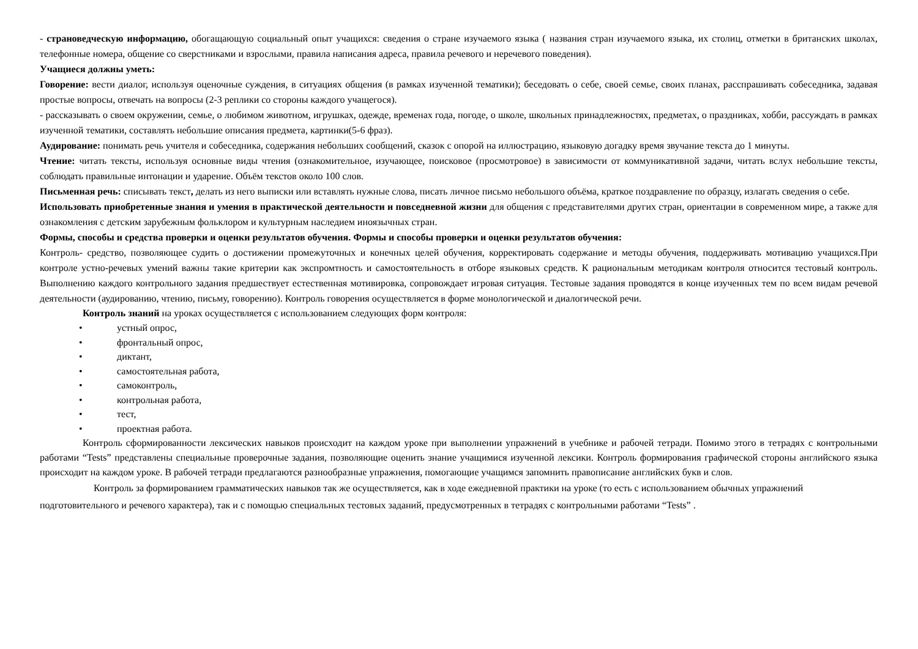- страноведческую информацию, обогащающую социальный опыт учащихся: сведения о стране изучаемого языка ( названия стран изучаемого языка, их столиц, отметки в британских школах, телефонные номера, общение со сверстниками и взрослыми, правила написания адреса, правила речевого и неречевого поведения).
Учащиеся должны уметь:
Говорение: вести диалог, используя оценочные суждения, в ситуациях общения (в рамках изученной тематики); беседовать о себе, своей семье, своих планах, расспрашивать собеседника, задавая простые вопросы, отвечать на вопросы (2-3 реплики со стороны каждого учащегося).
- рассказывать о своем окружении, семье, о любимом животном, игрушках, одежде, временах года, погоде, о школе, школьных принадлежностях, предметах, о праздниках, хобби, рассуждать в рамках изученной тематики, составлять небольшие описания предмета, картинки(5-6 фраз).
Аудирование: понимать речь учителя и собеседника, содержания небольших сообщений, сказок с опорой на иллюстрацию, языковую догадку время звучание текста до 1 минуты.
Чтение: читать тексты, используя основные виды чтения (ознакомительное, изучающее, поисковое (просмотровое) в зависимости от коммуникативной задачи, читать вслух небольшие тексты, соблюдать правильные интонации и ударение. Объём текстов около 100 слов.
Письменная речь: списывать текст, делать из него выписки или вставлять нужные слова, писать личное письмо небольшого объёма, краткое поздравление по образцу, излагать сведения о себе.
Использовать приобретенные знания и умения в практической деятельности и повседневной жизни для общения с представителями других стран, ориентации в современном мире, а также для ознакомления с детским зарубежным фольклором и культурным наследием иноязычных стран.
Формы, способы и средства проверки и оценки результатов обучения. Формы и способы проверки и оценки результатов обучения:
Контроль- средство, позволяющее судить о достижении промежуточных и конечных целей обучения, корректировать содержание и методы обучения, поддерживать мотивацию учащихся.При контроле устно-речевых умений важны такие критерии как экспромтность и самостоятельность в отборе языковых средств. К рациональным методикам контроля относится тестовый контроль. Выполнению каждого контрольного задания предшествует естественная мотивировка, сопровождает игровая ситуация. Тестовые задания проводятся в конце изученных тем по всем видам речевой деятельности (аудированию, чтению, письму, говорению). Контроль говорения осуществляется в форме монологической и диалогической речи.
Контроль знаний на уроках осуществляется с использованием следующих форм контроля:
• устный опрос,
• фронтальный опрос,
• диктант,
• самостоятельная работа,
• самоконтроль,
• контрольная работа,
• тест,
• проектная работа.
Контроль сформированности лексических навыков происходит на каждом уроке при выполнении упражнений в учебнике и рабочей тетради. Помимо этого в тетрадях с контрольными работами “Tests” представлены специальные проверочные задания, позволяющие оценить знание учащимися изученной лексики. Контроль формирования графической стороны английского языка происходит на каждом уроке. В рабочей тетради предлагаются разнообразные упражнения, помогающие учащимся запомнить правописание английских букв и слов.
Контроль за формированием грамматических навыков так же осуществляется, как в ходе ежедневной практики на уроке (то есть с использованием обычных упражнений подготовительного и речевого характера), так и с помощью специальных тестовых заданий, предусмотренных в тетрадях с контрольными работами “Tests” .